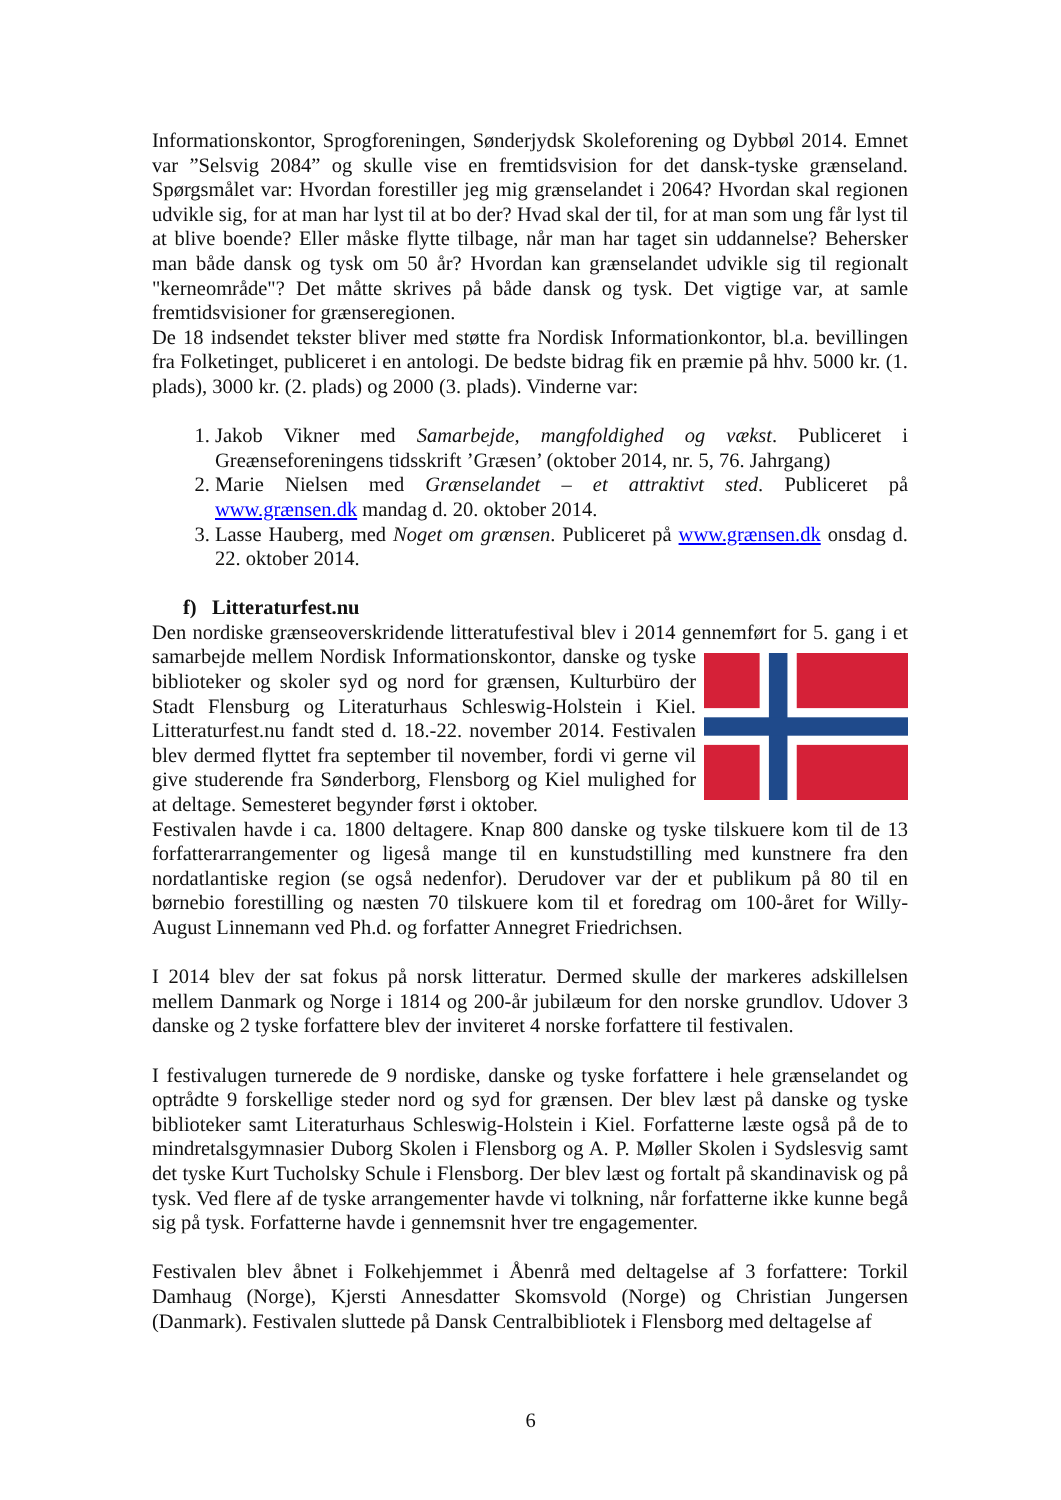Informationskontor, Sprogforeningen, Sønderjydsk Skoleforening og Dybbøl 2014. Emnet var ”Selsvig 2084” og skulle vise en fremtidsvision for det dansk-tyske grænseland. Spørgsmålet var: Hvordan forestiller jeg mig grænselandet i 2064? Hvordan skal regionen udvikle sig, for at man har lyst til at bo der? Hvad skal der til, for at man som ung får lyst til at blive boende? Eller måske flytte tilbage, når man har taget sin uddannelse? Behersker man både dansk og tysk om 50 år? Hvordan kan grænselandet udvikle sig til regionalt "kerneområde"? Det måtte skrives på både dansk og tysk. Det vigtige var, at samle fremtidsvisioner for grænseregionen.
De 18 indsendet tekster bliver med støtte fra Nordisk Informationkontor, bl.a. bevillingen fra Folketinget, publiceret i en antologi. De bedste bidrag fik en præmie på hhv. 5000 kr. (1. plads), 3000 kr. (2. plads) og 2000 (3. plads). Vinderne var:
1. Jakob Vikner med Samarbejde, mangfoldighed og vækst. Publiceret i Greænseforeningens tidsskrift ’Græsen’ (oktober 2014, nr. 5, 76. Jahrgang)
2. Marie Nielsen med Grænselandet – et attraktivt sted. Publiceret på www.grænsen.dk mandag d. 20. oktober 2014.
3. Lasse Hauberg, med Noget om grænsen. Publiceret på www.grænsen.dk onsdag d. 22. oktober 2014.
f) Litteraturfest.nu
Den nordiske grænseoverskridende litteratufestival blev i 2014 gennemført for 5. gang i et samarbejde mellem Nordisk Informationskontor, danske og tyske biblioteker og skoler syd og nord for grænsen, Kulturbüro der Stadt Flensburg og Literaturhaus Schleswig-Holstein i Kiel. Litteraturfest.nu fandt sted d. 18.-22. november 2014. Festivalen blev dermed flyttet fra september til november, fordi vi gerne vil give studerende fra Sønderborg, Flensborg og Kiel mulighed for at deltage. Semesteret begynder først i oktober.
Festivalen havde i ca. 1800 deltagere. Knap 800 danske og tyske tilskuere kom til de 13 forfatterarrangementer og ligeså mange til en kunstudstilling med kunstnere fra den nordatlantiske region (se også nedenfor). Derudover var der et publikum på 80 til en børnebio forestilling og næsten 70 tilskuere kom til et foredrag om 100-året for Willy-August Linnemann ved Ph.d. og forfatter Annegret Friedrichsen.
I 2014 blev der sat fokus på norsk litteratur. Dermed skulle der markeres adskillelsen mellem Danmark og Norge i 1814 og 200-år jubilæum for den norske grundlov. Udover 3 danske og 2 tyske forfattere blev der inviteret 4 norske forfattere til festivalen.
I festivalugen turnerede de 9 nordiske, danske og tyske forfattere i hele grænselandet og optrådte 9 forskellige steder nord og syd for grænsen. Der blev læst på danske og tyske biblioteker samt Literaturhaus Schleswig-Holstein i Kiel. Forfatterne læste også på de to mindretalsgymnasier Duborg Skolen i Flensborg og A. P. Møller Skolen i Sydslesvig samt det tyske Kurt Tucholsky Schule i Flensborg. Der blev læst og fortalt på skandinavisk og på tysk. Ved flere af de tyske arrangementer havde vi tolkning, når forfatterne ikke kunne begå sig på tysk. Forfatterne havde i gennemsnit hver tre engagementer.
Festivalen blev åbnet i Folkehjemmet i Åbenrå med deltagelse af 3 forfattere: Torkil Damhaug (Norge), Kjersti Annesdatter Skomsvold (Norge) og Christian Jungersen (Danmark). Festivalen sluttede på Dansk Centralbibliotek i Flensborg med deltagelse af
6